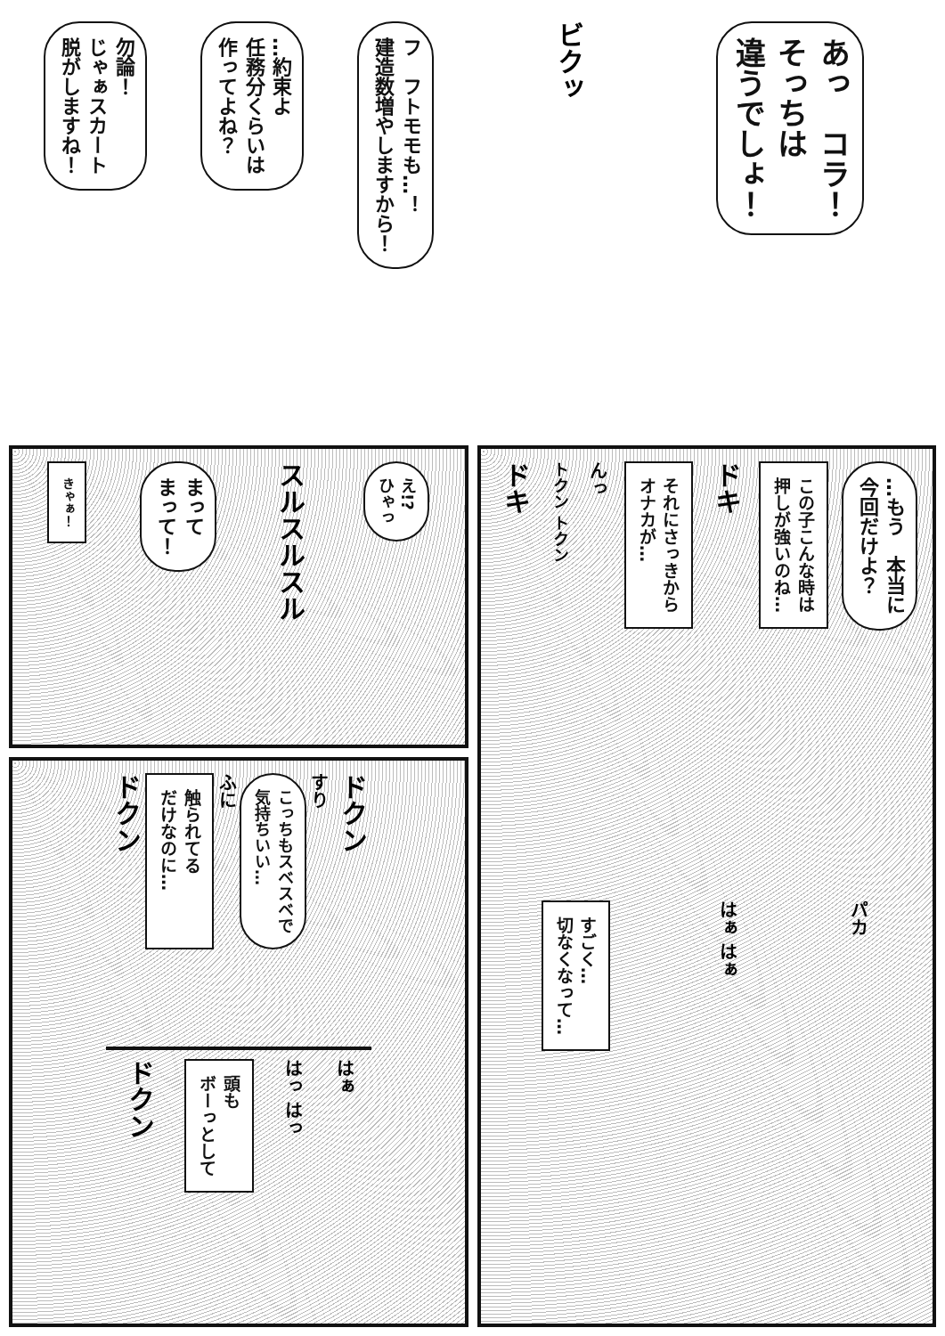あっ　コラ！
そっちは
違うでしょ！
ビクッ
フ　フトモモも…！
建造数増やしますから！
…約束よ
任務分くらいは
作ってよね？
勿論！
じゃぁスカート
脱がしますね！
え!?
ひゃっ
スルスルスル
まって
まって！
きゃぁ！
…もう　本当に
今回だけよ？
この子こんな時は
押しが強いのね…
ドキ
それにさっきから
オナカが…
んっ
トクン トクン
ドキ
パカ
はぁ はぁ
すごく…
切なくなって…
ドクン
すり
こっちもスベスベで
気持ちいい…
ふに
触られてる
だけなのに…
ドクン
はぁ
はっ はっ
頭も
ボーっとして
ドクン